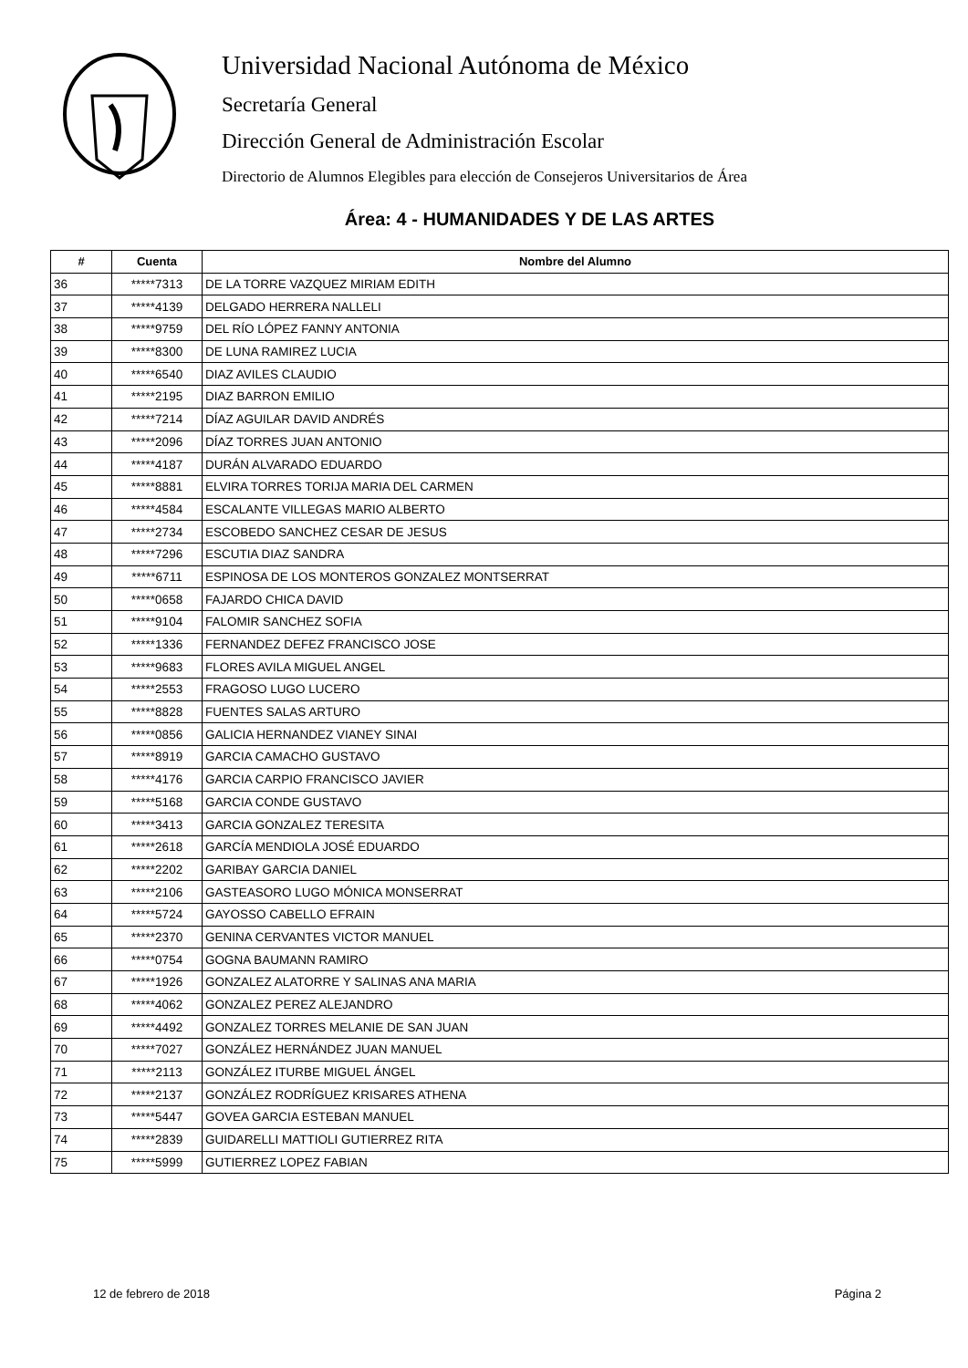Universidad Nacional Autónoma de México
Secretaría General
Dirección General de Administración Escolar
Directorio de Alumnos Elegibles para elección de Consejeros Universitarios de Área
Área: 4 - HUMANIDADES Y DE LAS ARTES
| # | Cuenta | Nombre del Alumno |
| --- | --- | --- |
| 36 | *****7313 | DE LA TORRE VAZQUEZ MIRIAM EDITH |
| 37 | *****4139 | DELGADO HERRERA NALLELI |
| 38 | *****9759 | DEL RÍO LÓPEZ FANNY ANTONIA |
| 39 | *****8300 | DE LUNA RAMIREZ LUCIA |
| 40 | *****6540 | DIAZ AVILES CLAUDIO |
| 41 | *****2195 | DIAZ BARRON EMILIO |
| 42 | *****7214 | DÍAZ AGUILAR DAVID ANDRÉS |
| 43 | *****2096 | DÍAZ TORRES JUAN ANTONIO |
| 44 | *****4187 | DURÁN ALVARADO EDUARDO |
| 45 | *****8881 | ELVIRA TORRES TORIJA MARIA DEL CARMEN |
| 46 | *****4584 | ESCALANTE VILLEGAS MARIO ALBERTO |
| 47 | *****2734 | ESCOBEDO SANCHEZ CESAR DE JESUS |
| 48 | *****7296 | ESCUTIA DIAZ SANDRA |
| 49 | *****6711 | ESPINOSA DE LOS MONTEROS GONZALEZ MONTSERRAT |
| 50 | *****0658 | FAJARDO CHICA DAVID |
| 51 | *****9104 | FALOMIR SANCHEZ SOFIA |
| 52 | *****1336 | FERNANDEZ DEFEZ FRANCISCO JOSE |
| 53 | *****9683 | FLORES AVILA MIGUEL ANGEL |
| 54 | *****2553 | FRAGOSO LUGO LUCERO |
| 55 | *****8828 | FUENTES SALAS ARTURO |
| 56 | *****0856 | GALICIA HERNANDEZ VIANEY SINAI |
| 57 | *****8919 | GARCIA CAMACHO GUSTAVO |
| 58 | *****4176 | GARCIA CARPIO FRANCISCO JAVIER |
| 59 | *****5168 | GARCIA CONDE GUSTAVO |
| 60 | *****3413 | GARCIA GONZALEZ TERESITA |
| 61 | *****2618 | GARCÍA MENDIOLA JOSÉ EDUARDO |
| 62 | *****2202 | GARIBAY GARCIA DANIEL |
| 63 | *****2106 | GASTEASORO LUGO MÓNICA MONSERRAT |
| 64 | *****5724 | GAYOSSO CABELLO EFRAIN |
| 65 | *****2370 | GENINA CERVANTES VICTOR MANUEL |
| 66 | *****0754 | GOGNA BAUMANN RAMIRO |
| 67 | *****1926 | GONZALEZ ALATORRE Y SALINAS ANA MARIA |
| 68 | *****4062 | GONZALEZ PEREZ ALEJANDRO |
| 69 | *****4492 | GONZALEZ TORRES MELANIE DE SAN JUAN |
| 70 | *****7027 | GONZÁLEZ HERNÁNDEZ JUAN MANUEL |
| 71 | *****2113 | GONZÁLEZ ITURBE MIGUEL ÁNGEL |
| 72 | *****2137 | GONZÁLEZ RODRÍGUEZ KRISARES ATHENA |
| 73 | *****5447 | GOVEA GARCIA ESTEBAN MANUEL |
| 74 | *****2839 | GUIDARELLI MATTIOLI GUTIERREZ RITA |
| 75 | *****5999 | GUTIERREZ LOPEZ FABIAN |
12 de febrero de 2018 Página 2